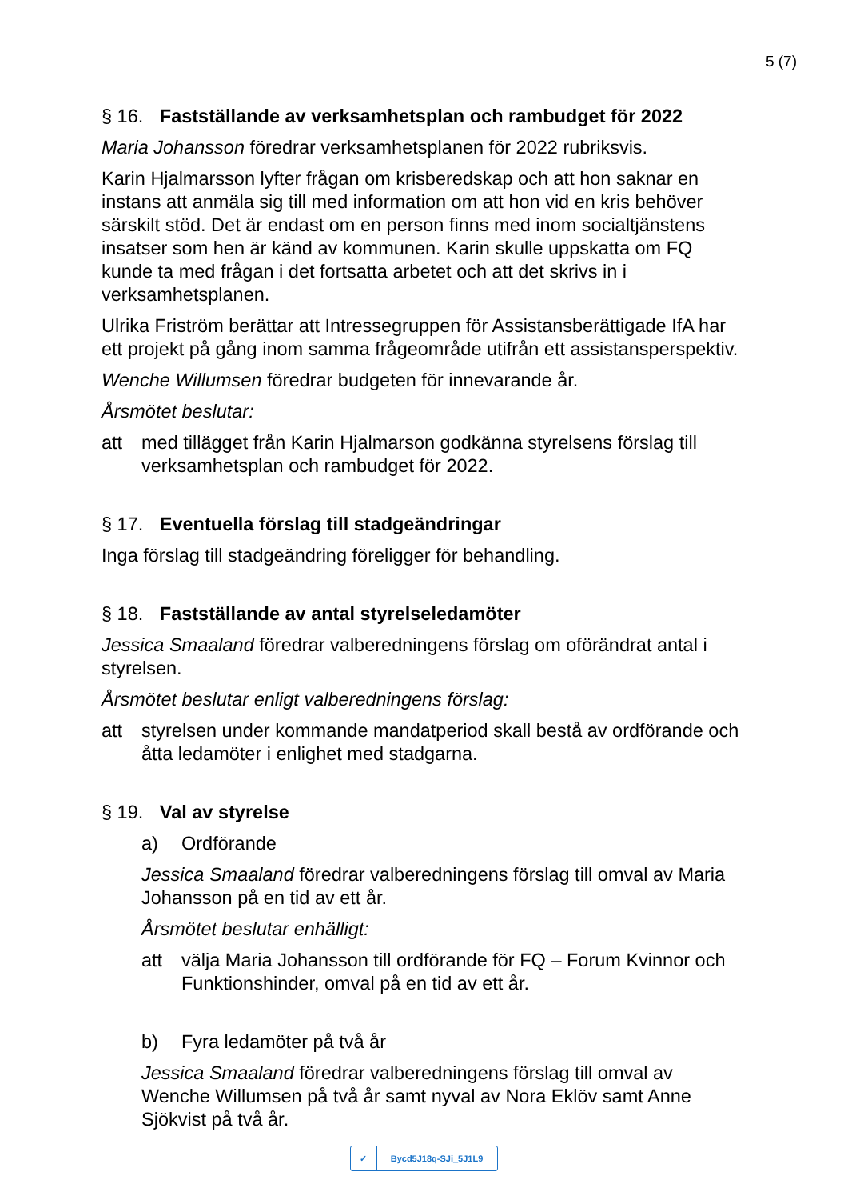5 (7)
§ 16. Fastställande av verksamhetsplan och rambudget för 2022
Maria Johansson föredrar verksamhetsplanen för 2022 rubriksvis.
Karin Hjalmarsson lyfter frågan om krisberedskap och att hon saknar en instans att anmäla sig till med information om att hon vid en kris behöver särskilt stöd. Det är endast om en person finns med inom socialtjänstens insatser som hen är känd av kommunen. Karin skulle uppskatta om FQ kunde ta med frågan i det fortsatta arbetet och att det skrivs in i verksamhetsplanen.
Ulrika Friström berättar att Intressegruppen för Assistansberättigade IfA har ett projekt på gång inom samma frågeområde utifrån ett assistansperspektiv.
Wenche Willumsen föredrar budgeten för innevarande år.
Årsmötet beslutar:
att med tillägget från Karin Hjalmarson godkänna styrelsens förslag till verksamhetsplan och rambudget för 2022.
§ 17. Eventuella förslag till stadgeändringar
Inga förslag till stadgeändring föreligger för behandling.
§ 18. Fastställande av antal styrelseledamöter
Jessica Smaaland föredrar valberedningens förslag om oförändrat antal i styrelsen.
Årsmötet beslutar enligt valberedningens förslag:
att styrelsen under kommande mandatperiod skall bestå av ordförande och åtta ledamöter i enlighet med stadgarna.
§ 19. Val av styrelse
a) Ordförande
Jessica Smaaland föredrar valberedningens förslag till omval av Maria Johansson på en tid av ett år.
Årsmötet beslutar enhälligt:
att välja Maria Johansson till ordförande för FQ – Forum Kvinnor och Funktionshinder, omval på en tid av ett år.
b) Fyra ledamöter på två år
Jessica Smaaland föredrar valberedningens förslag till omval av Wenche Willumsen på två år samt nyval av Nora Eklöv samt Anne Sjökvist på två år.
✓ Bycd5J18q-SJi_5J1L9